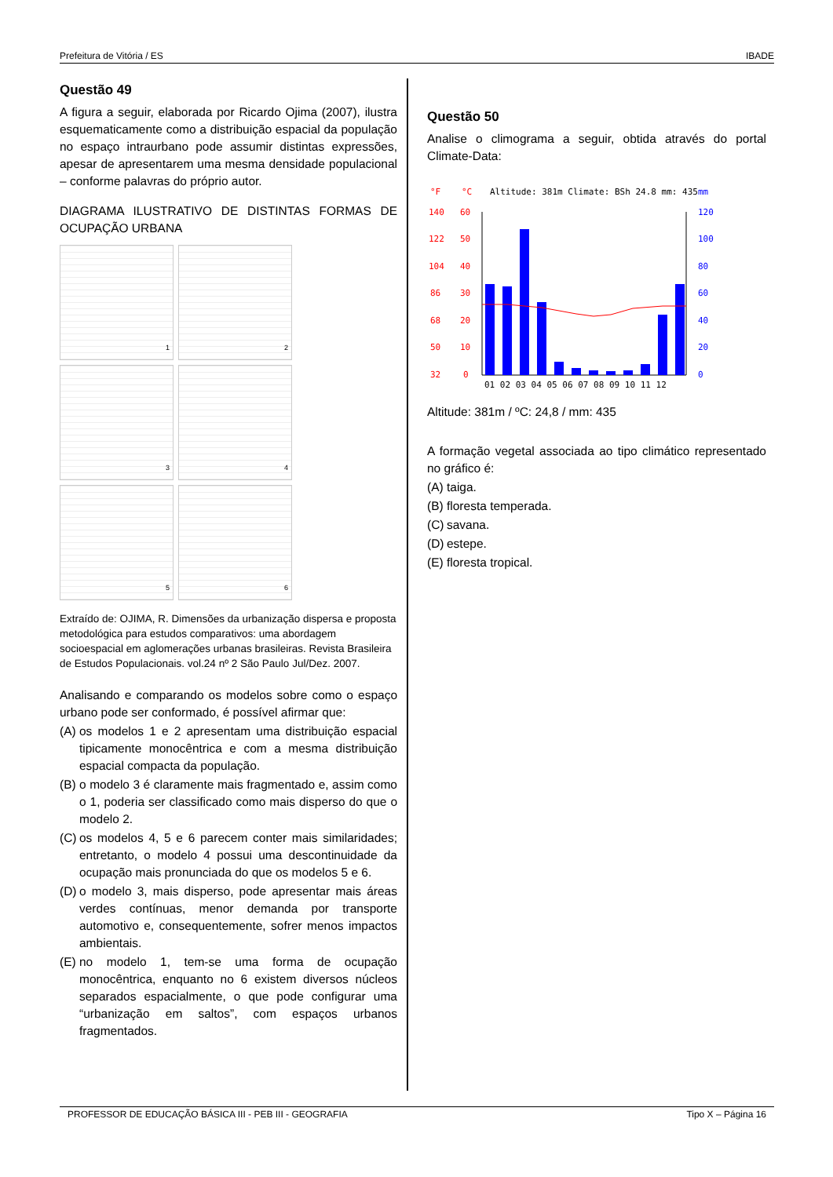Prefeitura de Vitória / ES IBADE
Questão 49
A figura a seguir, elaborada por Ricardo Ojima (2007), ilustra esquematicamente como a distribuição espacial da população no espaço intraurbano pode assumir distintas expressões, apesar de apresentarem uma mesma densidade populacional – conforme palavras do próprio autor.
DIAGRAMA ILUSTRATIVO DE DISTINTAS FORMAS DE OCUPAÇÃO URBANA
1
2
3
4
5
6
Extraído de: OJIMA, R. Dimensões da urbanização dispersa e proposta metodológica para estudos comparativos: uma abordagem socioespacial em aglomerações urbanas brasileiras. Revista Brasileira de Estudos Populacionais. vol.24 nº 2 São Paulo Jul/Dez. 2007.
Analisando e comparando os modelos sobre como o espaço urbano pode ser conformado, é possível afirmar que:
(A)
os modelos 1 e 2 apresentam uma distribuição espacial tipicamente monocêntrica e com a mesma distribuição espacial compacta da população.
(B)
o modelo 3 é claramente mais fragmentado e, assim como o 1, poderia ser classificado como mais disperso do que o modelo 2.
(C)
os modelos 4, 5 e 6 parecem conter mais similaridades; entretanto, o modelo 4 possui uma descontinuidade da ocupação mais pronunciada do que os modelos 5 e 6.
(D)
o modelo 3, mais disperso, pode apresentar mais áreas verdes contínuas, menor demanda por transporte automotivo e, consequentemente, sofrer menos impactos ambientais.
(E)
no modelo 1, tem-se uma forma de ocupação monocêntrica, enquanto no 6 existem diversos núcleos separados espacialmente, o que pode configurar uma “urbanização em saltos”, com espaços urbanos fragmentados.
Questão 50
Analise o climograma a seguir, obtida através do portal Climate-Data:
°F
°C
Altitude: 381m Climate: BSh 24.8 mm: 435
mm
140
60
122
50
104
40
86
30
68
20
50
10
32
0
120
100
80
60
40
20
0
01 02 03 04 05 06 07 08 09 10 11 12
Altitude: 381m / ºC: 24,8 / mm: 435
A formação vegetal associada ao tipo climático representado no gráfico é:
(A) taiga.
(B) floresta temperada.
(C) savana.
(D) estepe.
(E) floresta tropical.
PROFESSOR DE EDUCAÇÃO BÁSICA III - PEB III - GEOGRAFIA Tipo X – Página 16